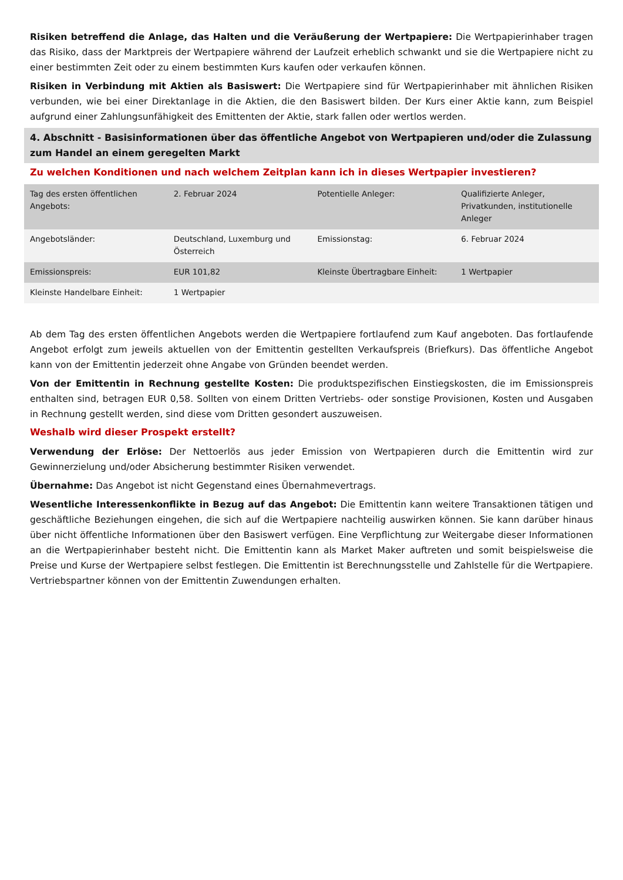Risiken betreffend die Anlage, das Halten und die Veräußerung der Wertpapiere: Die Wertpapierinhaber tragen das Risiko, dass der Marktpreis der Wertpapiere während der Laufzeit erheblich schwankt und sie die Wertpapiere nicht zu einer bestimmten Zeit oder zu einem bestimmten Kurs kaufen oder verkaufen können.
Risiken in Verbindung mit Aktien als Basiswert: Die Wertpapiere sind für Wertpapierinhaber mit ähnlichen Risiken verbunden, wie bei einer Direktanlage in die Aktien, die den Basiswert bilden. Der Kurs einer Aktie kann, zum Beispiel aufgrund einer Zahlungsunfähigkeit des Emittenten der Aktie, stark fallen oder wertlos werden.
4. Abschnitt - Basisinformationen über das öffentliche Angebot von Wertpapieren und/oder die Zulassung zum Handel an einem geregelten Markt
Zu welchen Konditionen und nach welchem Zeitplan kann ich in dieses Wertpapier investieren?
| Tag des ersten öffentlichen Angebots: | 2. Februar 2024 | Potentielle Anleger: | Qualifizierte Anleger, Privatkunden, institutionelle Anleger |
| Angebotsländer: | Deutschland, Luxemburg und Österreich | Emissionstag: | 6. Februar 2024 |
| Emissionspreis: | EUR 101,82 | Kleinste Übertragbare Einheit: | 1 Wertpapier |
| Kleinste Handelbare Einheit: | 1 Wertpapier | | |
Ab dem Tag des ersten öffentlichen Angebots werden die Wertpapiere fortlaufend zum Kauf angeboten. Das fortlaufende Angebot erfolgt zum jeweils aktuellen von der Emittentin gestellten Verkaufspreis (Briefkurs). Das öffentliche Angebot kann von der Emittentin jederzeit ohne Angabe von Gründen beendet werden.
Von der Emittentin in Rechnung gestellte Kosten: Die produktspezifischen Einstiegskosten, die im Emissionspreis enthalten sind, betragen EUR 0,58. Sollten von einem Dritten Vertriebs- oder sonstige Provisionen, Kosten und Ausgaben in Rechnung gestellt werden, sind diese vom Dritten gesondert auszuweisen.
Weshalb wird dieser Prospekt erstellt?
Verwendung der Erlöse: Der Nettoerlös aus jeder Emission von Wertpapieren durch die Emittentin wird zur Gewinnerzielung und/oder Absicherung bestimmter Risiken verwendet.
Übernahme: Das Angebot ist nicht Gegenstand eines Übernahmevertrags.
Wesentliche Interessenkonflikte in Bezug auf das Angebot: Die Emittentin kann weitere Transaktionen tätigen und geschäftliche Beziehungen eingehen, die sich auf die Wertpapiere nachteilig auswirken können. Sie kann darüber hinaus über nicht öffentliche Informationen über den Basiswert verfügen. Eine Verpflichtung zur Weitergabe dieser Informationen an die Wertpapierinhaber besteht nicht. Die Emittentin kann als Market Maker auftreten und somit beispielsweise die Preise und Kurse der Wertpapiere selbst festlegen. Die Emittentin ist Berechnungsstelle und Zahlstelle für die Wertpapiere. Vertriebspartner können von der Emittentin Zuwendungen erhalten.